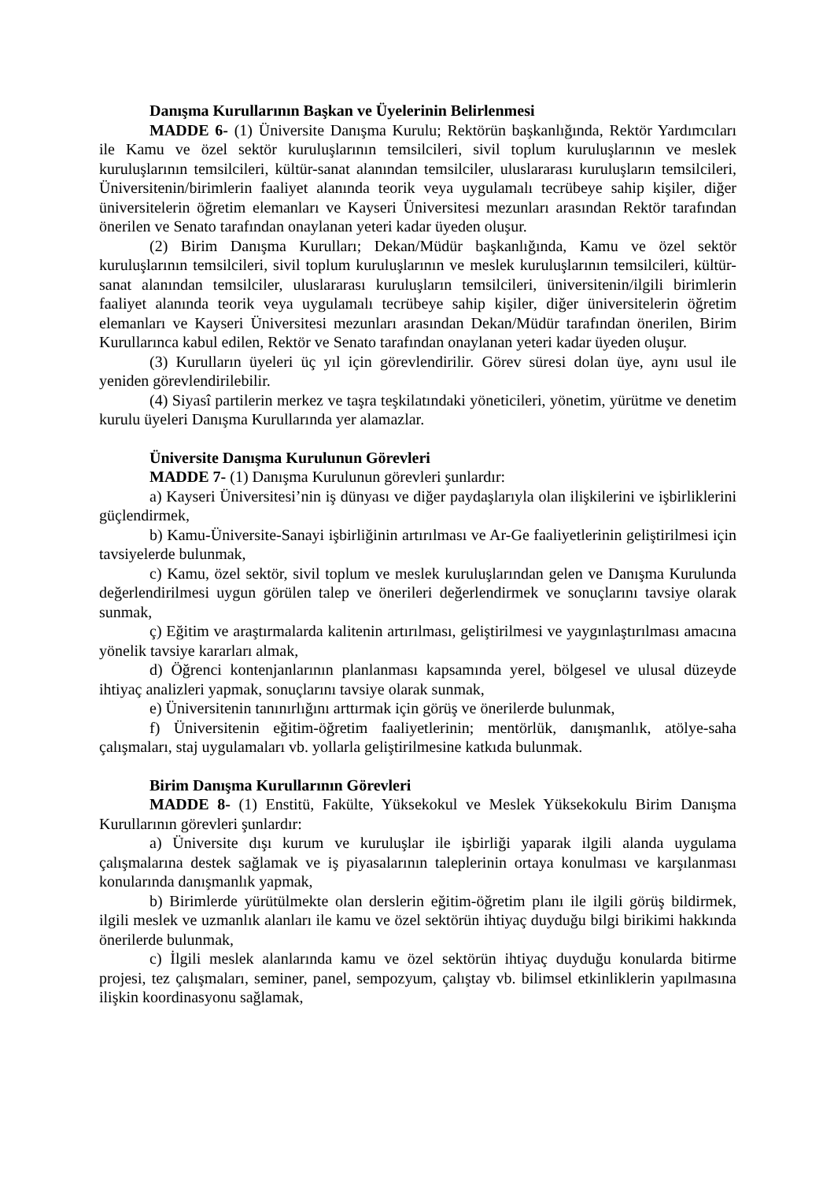Danışma Kurullarının Başkan ve Üyelerinin Belirlenmesi
MADDE 6- (1) Üniversite Danışma Kurulu; Rektörün başkanlığında, Rektör Yardımcıları ile Kamu ve özel sektör kuruluşlarının temsilcileri, sivil toplum kuruluşlarının ve meslek kuruluşlarının temsilcileri, kültür-sanat alanından temsilciler, uluslararası kuruluşların temsilcileri, Üniversitenin/birimlerin faaliyet alanında teorik veya uygulamalı tecrübeye sahip kişiler, diğer üniversitelerin öğretim elemanları ve Kayseri Üniversitesi mezunları arasından Rektör tarafından önerilen ve Senato tarafından onaylanan yeteri kadar üyeden oluşur.
(2) Birim Danışma Kurulları; Dekan/Müdür başkanlığında, Kamu ve özel sektör kuruluşlarının temsilcileri, sivil toplum kuruluşlarının ve meslek kuruluşlarının temsilcileri, kültür-sanat alanından temsilciler, uluslararası kuruluşların temsilcileri, üniversitenin/ilgili birimlerin faaliyet alanında teorik veya uygulamalı tecrübeye sahip kişiler, diğer üniversitelerin öğretim elemanları ve Kayseri Üniversitesi mezunları arasından Dekan/Müdür tarafından önerilen, Birim Kurullarınca kabul edilen, Rektör ve Senato tarafından onaylanan yeteri kadar üyeden oluşur.
(3) Kurulların üyeleri üç yıl için görevlendirilir. Görev süresi dolan üye, aynı usul ile yeniden görevlendirilebilir.
(4) Siyasî partilerin merkez ve taşra teşkilatındaki yöneticileri, yönetim, yürütme ve denetim kurulu üyeleri Danışma Kurullarında yer alamazlar.
Üniversite Danışma Kurulunun Görevleri
MADDE 7- (1) Danışma Kurulunun görevleri şunlardır:
a) Kayseri Üniversitesi’nin iş dünyası ve diğer paydaşlarıyla olan ilişkilerini ve işbirliklerini güçlendirmek,
b) Kamu-Üniversite-Sanayi işbirliğinin artırılması ve Ar-Ge faaliyetlerinin geliştirilmesi için tavsiyelerde bulunmak,
c) Kamu, özel sektör, sivil toplum ve meslek kuruluşlarından gelen ve Danışma Kurulunda değerlendirilmesi uygun görülen talep ve önerileri değerlendirmek ve sonuçlarını tavsiye olarak sunmak,
ç) Eğitim ve araştırmalarda kalitenin artırılması, geliştirilmesi ve yaygınlaştırılması amacına yönelik tavsiye kararları almak,
d) Öğrenci kontenjanlarının planlanması kapsamında yerel, bölgesel ve ulusal düzeyde ihtiyaç analizleri yapmak, sonuçlarını tavsiye olarak sunmak,
e) Üniversitenin tanınırlığını arttırmak için görüş ve önerilerde bulunmak,
f) Üniversitenin eğitim-öğretim faaliyetlerinin; mentörlük, danışmanlık, atölye-saha çalışmaları, staj uygulamaları vb. yollarla geliştirilmesine katkıda bulunmak.
Birim Danışma Kurullarının Görevleri
MADDE 8- (1) Enstitü, Fakülte, Yüksekokul ve Meslek Yüksekokulu Birim Danışma Kurullarının görevleri şunlardır:
a) Üniversite dışı kurum ve kuruluşlar ile işbirliği yaparak ilgili alanda uygulama çalışmalarına destek sağlamak ve iş piyasalarının taleplerinin ortaya konulması ve karşılanması konularında danışmanlık yapmak,
b) Birimlerde yürütülmekte olan derslerin eğitim-öğretim planı ile ilgili görüş bildirmek, ilgili meslek ve uzmanlık alanları ile kamu ve özel sektörün ihtiyaç duyduğu bilgi birikimi hakkında önerilerde bulunmak,
c) İlgili meslek alanlarında kamu ve özel sektörün ihtiyaç duyduğu konularda bitirme projesi, tez çalışmaları, seminer, panel, sempozyum, çalıştay vb. bilimsel etkinliklerin yapılmasına ilişkin koordinasyonu sağlamak,